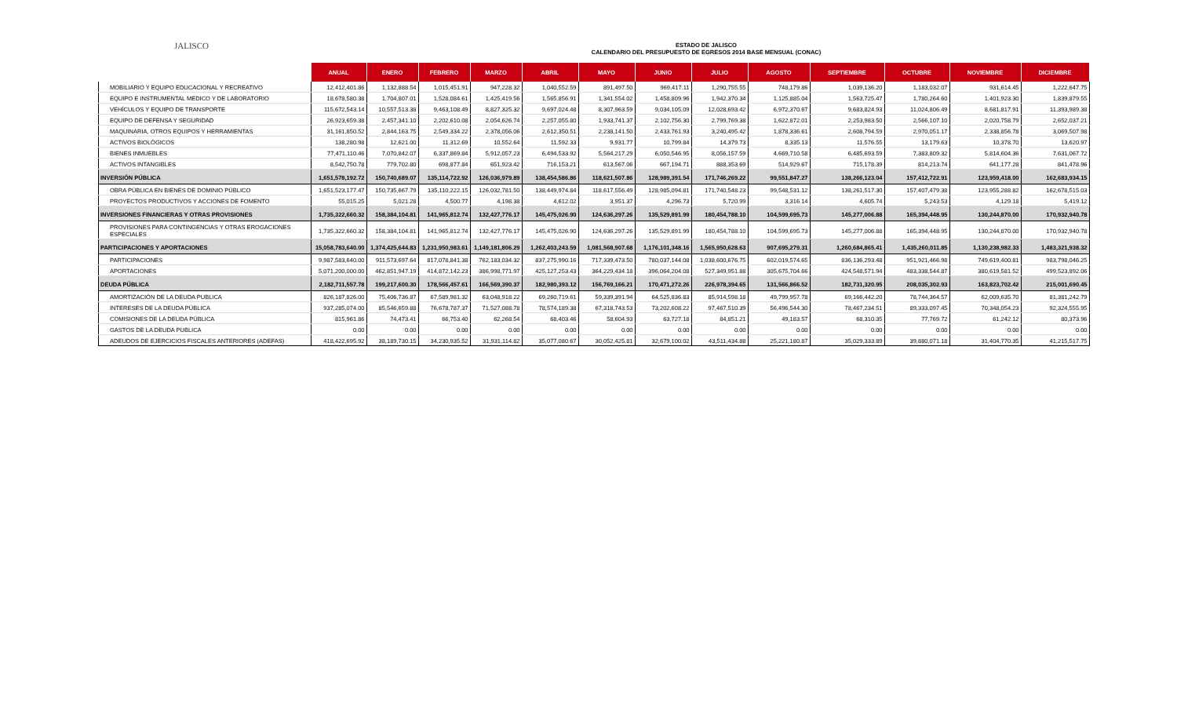JALISCO
ESTADO DE JALISCO
CALENDARIO DEL PRESUPUESTO DE EGRESOS 2014 BASE MENSUAL (CONAC)
| | ANUAL | ENERO | FEBRERO | MARZO | ABRIL | MAYO | JUNIO | JULIO | AGOSTO | SEPTIEMBRE | OCTUBRE | NOVIEMBRE | DICIEMBRE |
| --- | --- | --- | --- | --- | --- | --- | --- | --- | --- | --- | --- | --- | --- |
| MOBILIARIO Y EQUIPO EDUCACIONAL Y RECREATIVO | 12,412,401.86 | 1,132,888.54 | 1,015,451.91 | 947,228.32 | 1,040,552.59 | 891,497.50 | 969,417.11 | 1,290,755.55 | 748,179.86 | 1,039,136.20 | 1,183,032.07 | 931,614.45 | 1,222,647.75 |
| EQUIPO E INSTRUMENTAL MEDICO Y DE LABORATORIO | 18,678,580.38 | 1,704,807.01 | 1,528,084.61 | 1,425,419.56 | 1,565,856.91 | 1,341,554.02 | 1,458,809.96 | 1,942,370.34 | 1,125,885.04 | 1,563,725.47 | 1,780,264.60 | 1,401,923.30 | 1,839,879.55 |
| VEHÍCULOS Y EQUIPO DE TRANSPORTE | 115,672,543.14 | 10,557,513.38 | 9,463,108.49 | 8,827,325.32 | 9,697,024.48 | 8,307,963.59 | 9,034,105.09 | 12,028,693.42 | 6,972,370.67 | 9,683,824.93 | 11,024,806.49 | 8,681,817.91 | 11,393,989.38 |
| EQUIPO DE DEFENSA Y SEGURIDAD | 26,923,659.38 | 2,457,341.10 | 2,202,610.08 | 2,054,626.74 | 2,257,055.80 | 1,933,741.37 | 2,102,756.30 | 2,799,769.38 | 1,622,872.01 | 2,253,983.50 | 2,566,107.10 | 2,020,758.79 | 2,652,037.21 |
| MAQUINARIA, OTROS EQUIPOS Y HERRAMIENTAS | 31,161,850.52 | 2,844,163.75 | 2,549,334.22 | 2,378,056.06 | 2,612,350.51 | 2,238,141.50 | 2,433,761.93 | 3,240,495.42 | 1,878,336.61 | 2,608,794.59 | 2,970,051.17 | 2,338,856.78 | 3,069,507.98 |
| ACTIVOS BIOLÓGICOS | 138,280.98 | 12,621.00 | 11,312.69 | 10,552.64 | 11,592.33 | 9,931.77 | 10,799.84 | 14,379.73 | 8,335.13 | 11,576.55 | 13,179.63 | 10,378.70 | 13,620.97 |
| BIENES INMUEBLES | 77,471,110.46 | 7,070,842.07 | 6,337,869.84 | 5,912,057.23 | 6,494,533.92 | 5,564,217.29 | 6,050,546.95 | 8,056,157.59 | 4,669,710.58 | 6,485,693.59 | 7,383,809.32 | 5,814,604.36 | 7,631,067.72 |
| ACTIVOS INTANGIBLES | 8,542,750.78 | 779,702.80 | 698,877.84 | 651,923.42 | 716,153.21 | 613,567.06 | 667,194.71 | 888,353.69 | 514,929.67 | 715,178.39 | 814,213.74 | 641,177.28 | 841,478.96 |
| INVERSIÓN PÚBLICA | 1,651,578,192.72 | 150,740,689.07 | 135,114,722.92 | 126,036,979.89 | 138,454,586.86 | 118,621,507.86 | 128,989,391.54 | 171,746,269.22 | 99,551,847.27 | 138,266,123.04 | 157,412,722.91 | 123,959,418.00 | 162,683,934.15 |
| OBRA PÚBLICA EN BIENES DE DOMINIO PÚBLICO | 1,651,523,177.47 | 150,735,667.79 | 135,110,222.15 | 126,032,781.50 | 138,449,974.84 | 118,617,556.49 | 128,985,094.81 | 171,740,548.23 | 99,548,531.12 | 138,261,517.30 | 157,407,479.38 | 123,955,288.82 | 162,678,515.03 |
| PROYECTOS PRODUCTIVOS Y ACCIONES DE FOMENTO | 55,015.25 | 5,021.28 | 4,500.77 | 4,198.38 | 4,612.02 | 3,951.37 | 4,296.73 | 5,720.99 | 3,316.14 | 4,605.74 | 5,243.53 | 4,129.18 | 5,419.12 |
| INVERSIONES FINANCIERAS Y OTRAS PROVISIONES | 1,735,322,660.32 | 158,384,104.81 | 141,965,812.74 | 132,427,776.17 | 145,475,026.90 | 124,636,297.26 | 135,529,891.99 | 180,454,788.10 | 104,599,695.73 | 145,277,006.88 | 165,394,448.95 | 130,244,870.00 | 170,932,940.78 |
| PROVISIONES PARA CONTINGENCIAS Y OTRAS EROGACIONES ESPECIALES | 1,735,322,660.32 | 158,384,104.81 | 141,965,812.74 | 132,427,776.17 | 145,475,026.90 | 124,636,297.26 | 135,529,891.99 | 180,454,788.10 | 104,599,695.73 | 145,277,006.88 | 165,394,448.95 | 130,244,870.00 | 170,932,940.78 |
| PARTICIPACIONES Y APORTACIONES | 15,058,783,640.00 | 1,374,425,644.83 | 1,231,950,983.61 | 1,149,181,806.29 | 1,262,403,243.59 | 1,081,568,907.68 | 1,176,101,348.16 | 1,565,950,628.63 | 907,695,279.31 | 1,260,684,865.41 | 1,435,260,011.85 | 1,130,238,982.33 | 1,483,321,938.32 |
| PARTICIPACIONES | 9,987,583,640.00 | 911,573,697.64 | 817,078,841.38 | 762,183,034.32 | 837,275,990.16 | 717,339,473.50 | 780,037,144.08 | 1,038,600,676.75 | 602,019,574.65 | 836,136,293.48 | 951,921,466.98 | 749,619,400.81 | 983,798,046.25 |
| APORTACIONES | 5,071,200,000.00 | 462,851,947.19 | 414,872,142.23 | 386,998,771.97 | 425,127,253.43 | 364,229,434.18 | 396,064,204.08 | 527,349,951.88 | 305,675,704.66 | 424,548,571.94 | 483,338,544.87 | 380,619,581.52 | 499,523,892.06 |
| DEUDA PÚBLICA | 2,182,711,557.78 | 199,217,600.30 | 178,566,457.61 | 166,569,390.37 | 182,980,393.12 | 156,769,166.21 | 170,471,272.26 | 226,978,394.65 | 131,566,866.52 | 182,731,320.95 | 208,035,302.93 | 163,823,702.42 | 215,001,690.45 |
| AMORTIZACIÓN DE LA DEUDA PUBLICA | 826,187,826.00 | 75,406,736.87 | 67,589,981.32 | 63,048,918.22 | 69,260,719.61 | 59,339,391.94 | 64,525,836.83 | 85,914,598.18 | 49,799,957.78 | 69,166,442.20 | 78,744,364.57 | 62,009,635.70 | 81,381,242.79 |
| INTERESES DE LA DEUDA PÚBLICA | 937,285,074.00 | 85,546,659.88 | 76,678,787.37 | 71,527,088.78 | 78,574,189.38 | 67,318,743.53 | 73,202,608.22 | 97,467,510.39 | 56,496,544.30 | 78,467,234.51 | 89,333,097.45 | 70,348,054.23 | 92,324,555.95 |
| COMISIONES DE LA DEUDA PÚBLICA | 815,961.86 | 74,473.41 | 66,753.40 | 62,268.54 | 68,403.46 | 58,604.93 | 63,727.18 | 84,851.21 | 49,183.57 | 68,310.35 | 77,769.72 | 61,242.12 | 80,373.96 |
| GASTOS DE LA DEUDA PUBLICA | 0.00 | 0.00 | 0.00 | 0.00 | 0.00 | 0.00 | 0.00 | 0.00 | 0.00 | 0.00 | 0.00 | 0.00 | 0.00 |
| ADEUDOS DE EJERCICIOS FISCALES ANTERIORES (ADEFAS) | 418,422,695.92 | 38,189,730.15 | 34,230,935.52 | 31,931,114.82 | 35,077,080.67 | 30,052,425.81 | 32,679,100.02 | 43,511,434.88 | 25,221,180.87 | 35,029,333.89 | 39,880,071.18 | 31,404,770.35 | 41,215,517.75 |